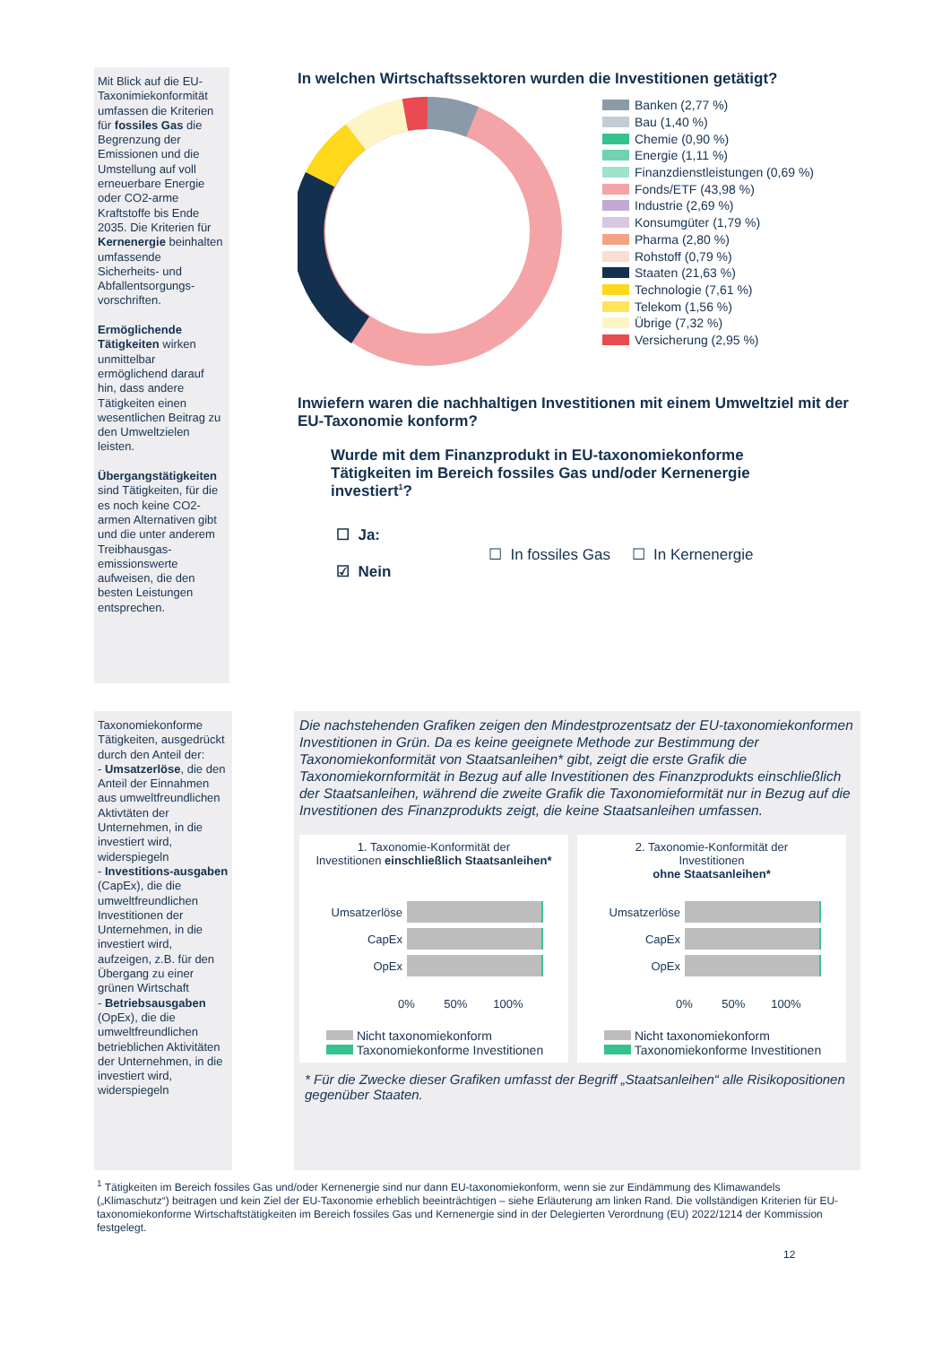Mit Blick auf die EU-Taxonimiekonformität umfassen die Kriterien für fossiles Gas die Begrenzung der Emissionen und die Umstellung auf voll erneuerbare Energie oder CO2-arme Kraftstoffe bis Ende 2035. Die Kriterien für Kernenergie beinhalten umfassende Sicherheits- und Abfallentsorgungs-vorschriften.
Ermöglichende Tätigkeiten wirken unmittelbar ermöglichend darauf hin, dass andere Tätigkeiten einen wesentlichen Beitrag zu den Umweltzielen leisten.
Übergangstätigkeiten sind Tätigkeiten, für die es noch keine CO2-armen Alternativen gibt und die unter anderem Treibhausgas-emissionswerte aufweisen, die den besten Leistungen entsprechen.
In welchen Wirtschaftssektoren wurden die Investitionen getätigt?
Banken (2,77 %)
Bau (1,40 %)
Chemie (0,90 %)
Energie (1,11 %)
Finanzdienstleistungen (0,69 %)
Fonds/ETF (43,98 %)
Industrie (2,69 %)
Konsumgüter (1,79 %)
Pharma (2,80 %)
Rohstoff (0,79 %)
Staaten (21,63 %)
Technologie (7,61 %)
Telekom (1,56 %)
Übrige (7,32 %)
Versicherung (2,95 %)
Inwiefern waren die nachhaltigen Investitionen mit einem Umweltziel mit der EU-Taxonomie konform?
Wurde mit dem Finanzprodukt in EU-taxonomiekonforme Tätigkeiten im Bereich fossiles Gas und/oder Kernenergie investiert<sup>1</sup>?
☐ Ja:
☑ Nein
☐ In fossiles Gas ☐ In Kernenergie
Taxonomiekonforme Tätigkeiten, ausgedrückt durch den Anteil der:
- Umsatzerlöse, die den Anteil der Einnahmen aus umweltfreundlichen Aktivtäten der Unternehmen, in die investiert wird, widerspiegeln
- Investitions-ausgaben (CapEx), die die umweltfreundlichen Investitionen der Unternehmen, in die investiert wird, aufzeigen, z.B. für den Übergang zu einer grünen Wirtschaft
- Betriebsausgaben (OpEx), die die umweltfreundlichen betrieblichen Aktivitäten der Unternehmen, in die investiert wird, widerspiegeln
Die nachstehenden Grafiken zeigen den Mindestprozentsatz der EU-taxonomiekonformen Investitionen in Grün. Da es keine geeignete Methode zur Bestimmung der Taxonomiekonformität von Staatsanleihen* gibt, zeigt die erste Grafik die Taxonomiekornformität in Bezug auf alle Investitionen des Finanzprodukts einschließlich der Staatsanleihen, während die zweite Grafik die Taxonomieformität nur in Bezug auf die Investitionen des Finanzprodukts zeigt, die keine Staatsanleihen umfassen.
1. Taxonomie-Konformität der
Investitionen einschließlich Staatsanleihen*
Umsatzerlöse
CapEx
OpEx
0% 50% 100%
Nicht taxonomiekonform
Taxonomiekonforme Investitionen
2. Taxonomie-Konformität der
Investitionen
ohne Staatsanleihen*
Umsatzerlöse
CapEx
OpEx
0% 50% 100%
Nicht taxonomiekonform
Taxonomiekonforme Investitionen
* Für die Zwecke dieser Grafiken umfasst der Begriff „Staatsanleihen“ alle Risikopositionen gegenüber Staaten.
<sup>1</sup> Tätigkeiten im Bereich fossiles Gas und/oder Kernenergie sind nur dann EU-taxonomiekonform, wenn sie zur Eindämmung des Klimawandels („Klimaschutz“) beitragen und kein Ziel der EU-Taxonomie erheblich beeinträchtigen – siehe Erläuterung am linken Rand. Die vollständigen Kriterien für EU-taxonomiekonforme Wirtschaftstätigkeiten im Bereich fossiles Gas und Kernenergie sind in der Delegierten Verordnung (EU) 2022/1214 der Kommission festgelegt.
12